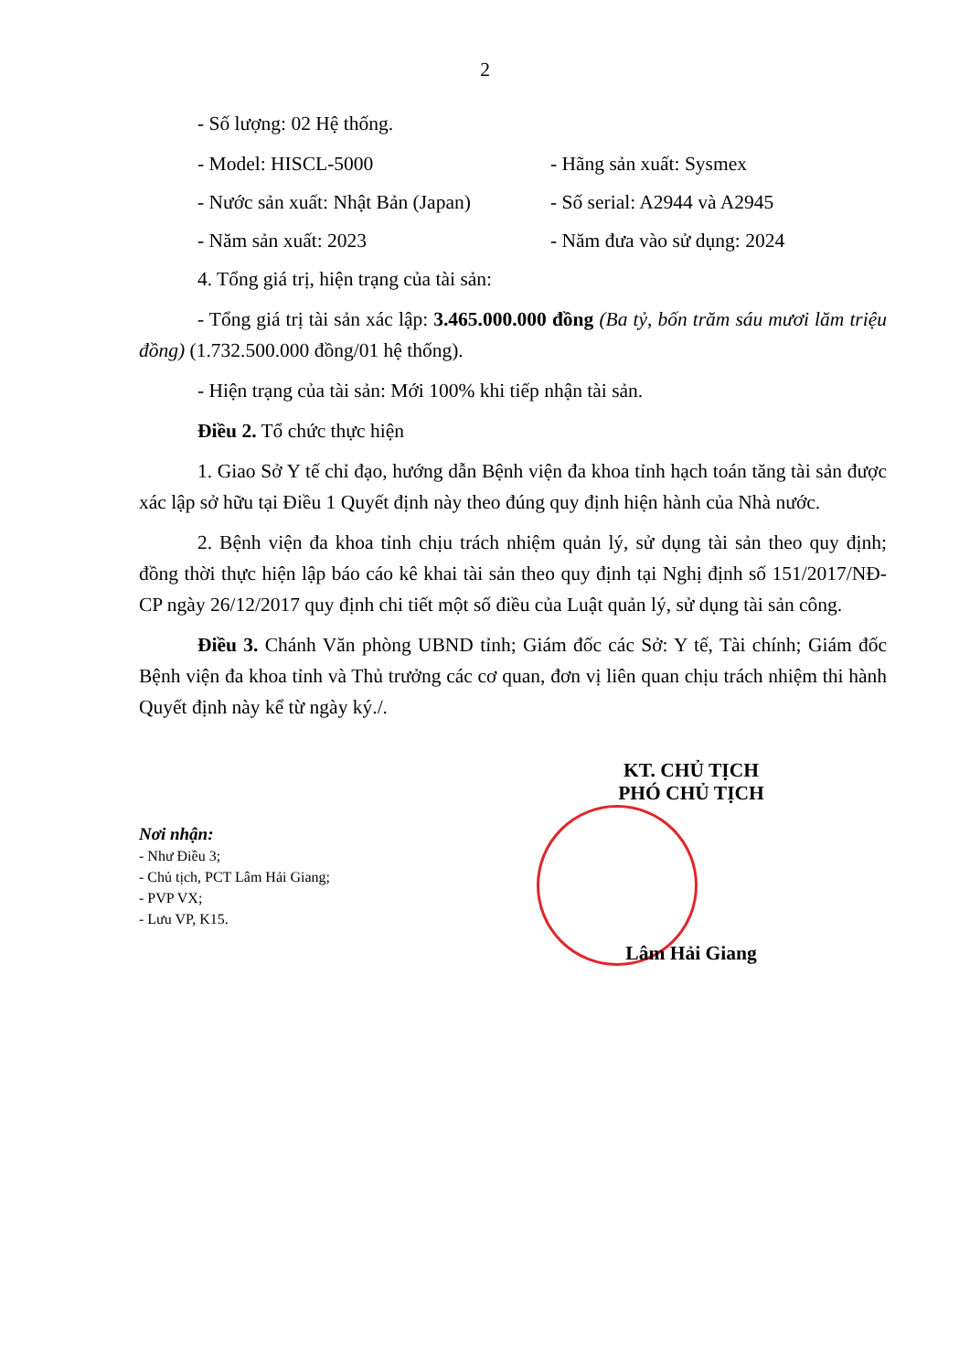2
- Số lượng: 02 Hệ thống.
- Model: HISCL-5000 - Hãng sản xuất: Sysmex
- Nước sản xuất: Nhật Bản (Japan)
- Số serial: A2944 và A2945
- Năm sản xuất: 2023 - Năm đưa vào sử dụng: 2024
4. Tổng giá trị, hiện trạng của tài sản:
- Tổng giá trị tài sản xác lập: 3.465.000.000 đồng (Ba tỷ, bốn trăm sáu mươi lăm triệu đồng) (1.732.500.000 đồng/01 hệ thống).
- Hiện trạng của tài sản: Mới 100% khi tiếp nhận tài sản.
Điều 2. Tổ chức thực hiện
1. Giao Sở Y tế chỉ đạo, hướng dẫn Bệnh viện đa khoa tỉnh hạch toán tăng tài sản được xác lập sở hữu tại Điều 1 Quyết định này theo đúng quy định hiện hành của Nhà nước.
2. Bệnh viện đa khoa tỉnh chịu trách nhiệm quản lý, sử dụng tài sản theo quy định; đồng thời thực hiện lập báo cáo kê khai tài sản theo quy định tại Nghị định số 151/2017/NĐ-CP ngày 26/12/2017 quy định chi tiết một số điều của Luật quản lý, sử dụng tài sản công.
Điều 3. Chánh Văn phòng UBND tỉnh; Giám đốc các Sở: Y tế, Tài chính; Giám đốc Bệnh viện đa khoa tỉnh và Thủ trưởng các cơ quan, đơn vị liên quan chịu trách nhiệm thi hành Quyết định này kể từ ngày ký./.
Nơi nhận:
- Như Điều 3;
- Chủ tịch, PCT Lâm Hải Giang;
- PVP VX;
- Lưu VP, K15.
KT. CHỦ TỊCH
PHÓ CHỦ TỊCH
Lâm Hải Giang